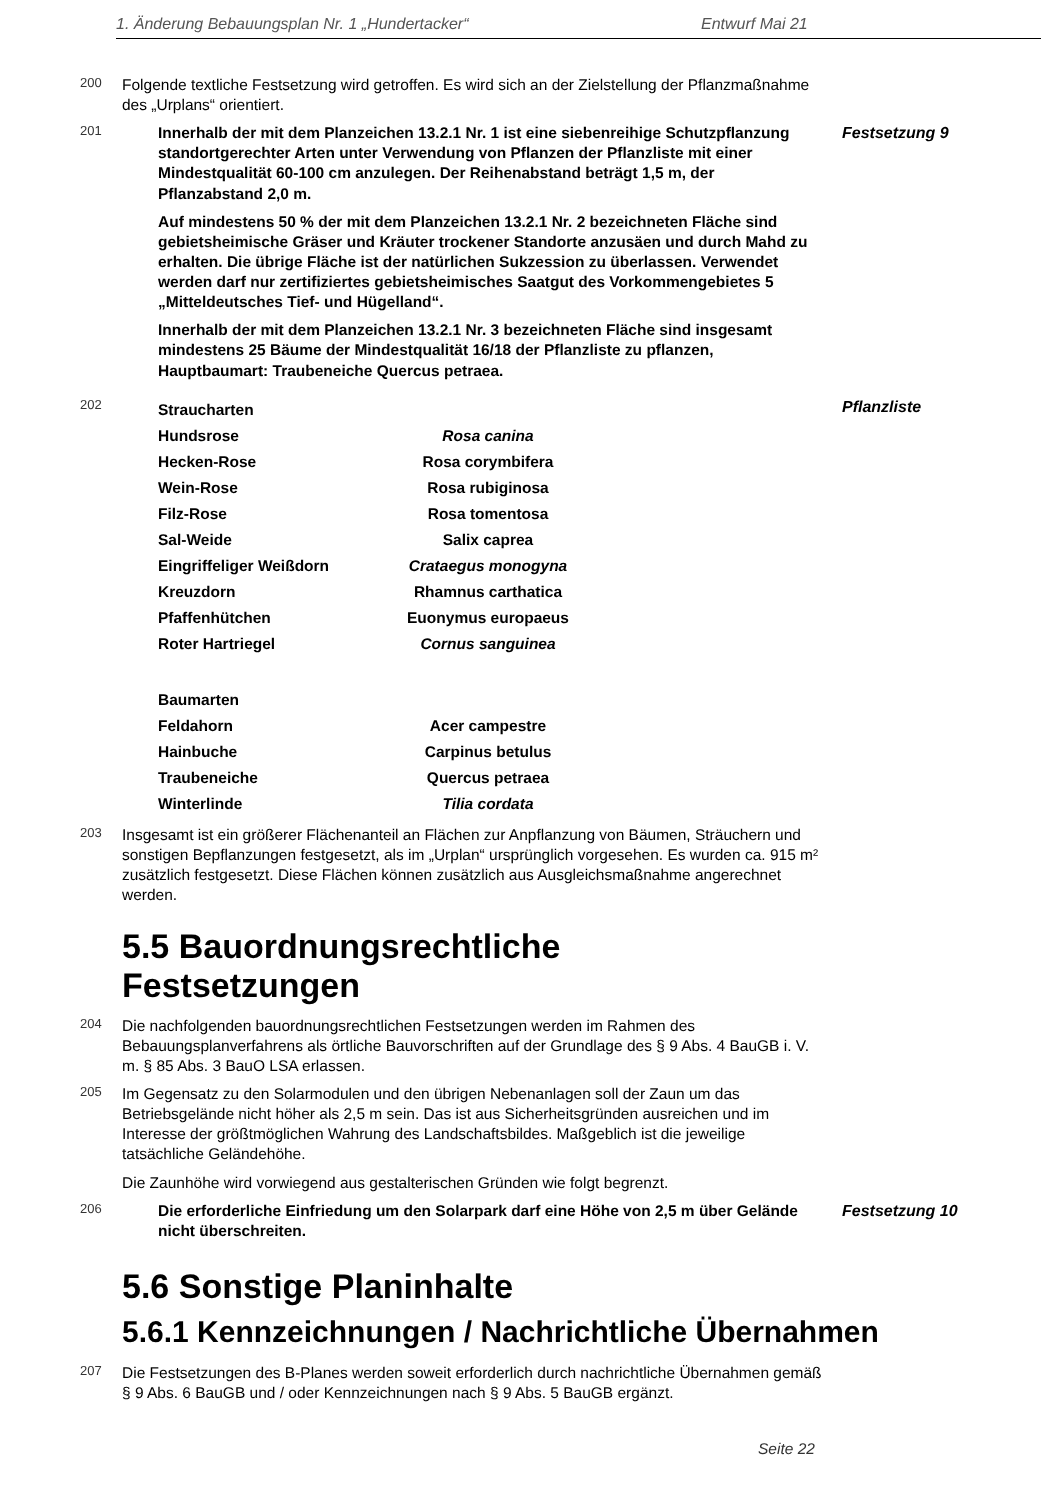1. Änderung Bebauungsplan Nr. 1 „Hundertacker“Entwurf Mai 21
200
Folgende textliche Festsetzung wird getroffen. Es wird sich an der Zielstellung der Pflanzmaßnahme des „Urplans“ orientiert.
201
Innerhalb der mit dem Planzeichen 13.2.1 Nr. 1 ist eine siebenreihige Schutzpflanzung standortgerechter Arten unter Verwendung von Pflanzen der Pflanzliste mit einer Mindestqualität 60-100 cm anzulegen. Der Reihenabstand beträgt 1,5 m, der Pflanzabstand 2,0 m.
Auf mindestens 50 % der mit dem Planzeichen 13.2.1 Nr. 2 bezeichneten Fläche sind gebietsheimische Gräser und Kräuter trockener Standorte anzusäen und durch Mahd zu erhalten. Die übrige Fläche ist der natürlichen Sukzession zu überlassen. Verwendet werden darf nur zertifiziertes gebietsheimisches Saatgut des Vorkommengebietes 5 „Mitteldeutsches Tief- und Hügelland“.
Innerhalb der mit dem Planzeichen 13.2.1 Nr. 3 bezeichneten Fläche sind insgesamt mindestens 25 Bäume der Mindestqualität 16/18 der Pflanzliste zu pflanzen, Hauptbaumart: Traubeneiche Quercus petraea.
Festsetzung 9
202
| Straucharten | |
| Hundsrose | Rosa canina |
| Hecken-Rose | Rosa corymbifera |
| Wein-Rose | Rosa rubiginosa |
| Filz-Rose | Rosa tomentosa |
| Sal-Weide | Salix caprea |
| Eingriffeliger Weißdorn | Crataegus monogyna |
| Kreuzdorn | Rhamnus carthatica |
| Pfaffenhütchen | Euonymus europaeus |
| Roter Hartriegel | Cornus sanguinea |
| Baumarten | |
| Feldahorn | Acer campestre |
| Hainbuche | Carpinus betulus |
| Traubeneiche | Quercus petraea |
| Winterlinde | Tilia cordata |
Pflanzliste
203
Insgesamt ist ein größerer Flächenanteil an Flächen zur Anpflanzung von Bäumen, Sträuchern und sonstigen Bepflanzungen festgesetzt, als im „Urplan“ ursprünglich vorgesehen. Es wurden ca. 915 m² zusätzlich festgesetzt. Diese Flächen können zusätzlich aus Ausgleichsmaßnahme angerechnet werden.
5.5 Bauordnungsrechtliche
Festsetzungen
204
Die nachfolgenden bauordnungsrechtlichen Festsetzungen werden im Rahmen des Bebauungsplanverfahrens als örtliche Bauvorschriften auf der Grundlage des § 9 Abs. 4 BauGB i. V. m. § 85 Abs. 3 BauO LSA erlassen.
205
Im Gegensatz zu den Solarmodulen und den übrigen Nebenanlagen soll der Zaun um das Betriebsgelände nicht höher als 2,5 m sein. Das ist aus Sicherheitsgründen ausreichen und im Interesse der größtmöglichen Wahrung des Landschaftsbildes. Maßgeblich ist die jeweilige tatsächliche Geländehöhe.
Die Zaunhöhe wird vorwiegend aus gestalterischen Gründen wie folgt begrenzt.
206
Die erforderliche Einfriedung um den Solarpark darf eine Höhe von 2,5 m über Gelände nicht überschreiten.
Festsetzung 10
5.6 Sonstige Planinhalte
5.6.1 Kennzeichnungen / Nachrichtliche Übernahmen
207
Die Festsetzungen des B-Planes werden soweit erforderlich durch nachrichtliche Übernahmen gemäß § 9 Abs. 6 BauGB und / oder Kennzeichnungen nach § 9 Abs. 5 BauGB ergänzt.
Seite 22